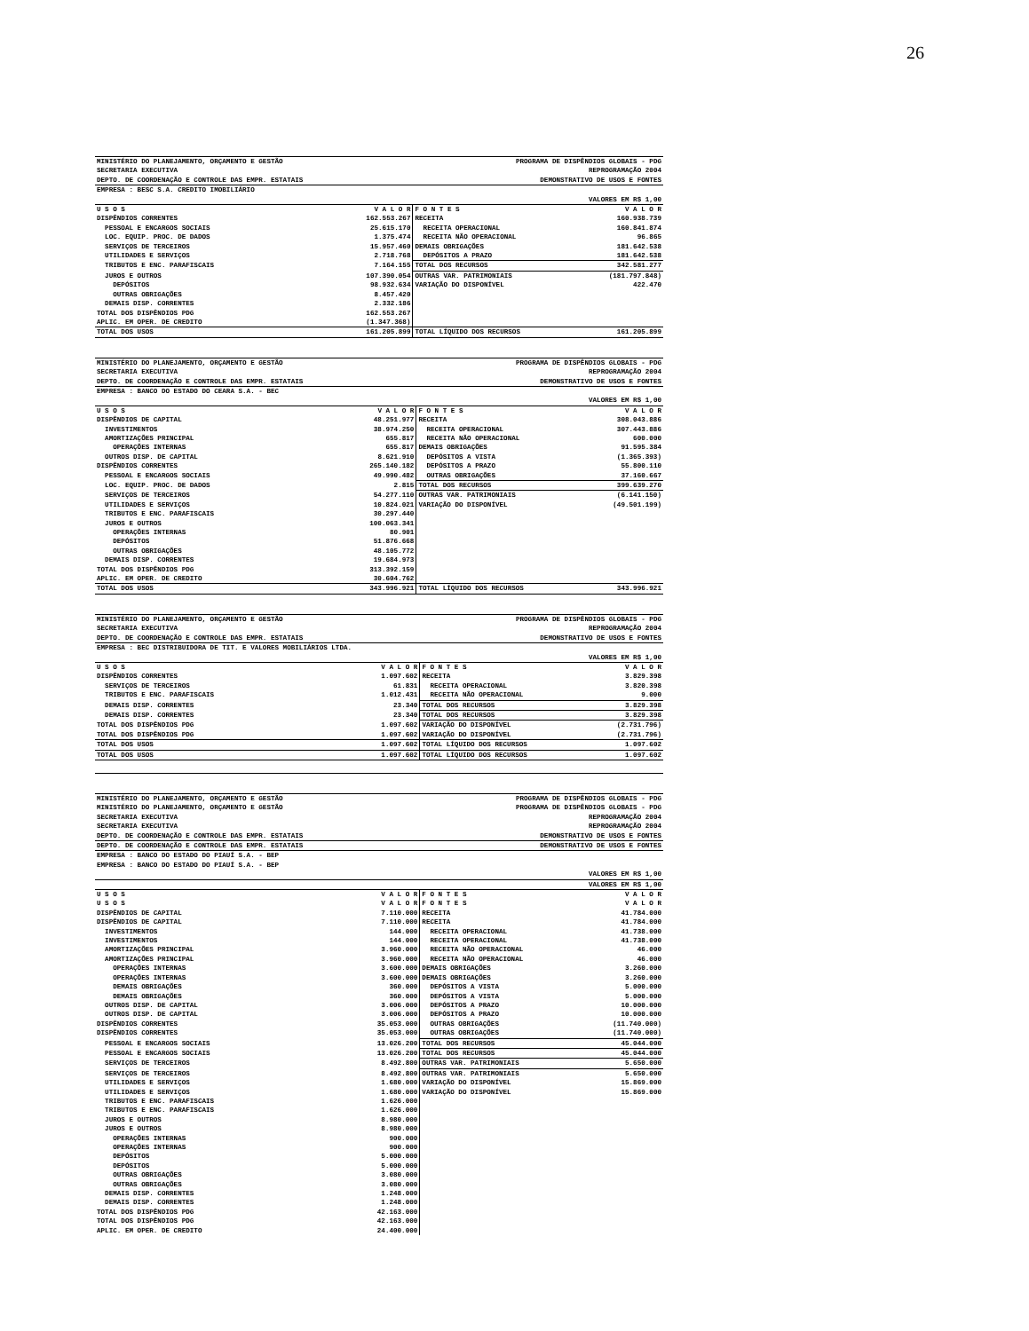26
| MINISTÉRIO DO PLANEJAMENTO, ORÇAMENTO E GESTÃO | | PROGRAMA DE DISPÊNDIOS GLOBAIS - PDG | |
| SECRETARIA EXECUTIVA | | REPROGRAMAÇÃO 2004 | |
| DEPTO. DE COORDENAÇÃO E CONTROLE DAS EMPR. ESTATAIS | | DEMONSTRATIVO DE USOS E FONTES | |
| EMPRESA : BESC S.A. CREDITO IMOBILIÁRIO | | | |
| VALORES EM R$ 1,00 | | | |
| U S O S | V A L O R | F O N T E S | V A L O R |
| DISPÊNDIOS CORRENTES | 162.553.267 | RECEITA | 160.938.739 |
| PESSOAL E ENCARGOS SOCIAIS | 25.615.170 | RECEITA OPERACIONAL | 160.841.874 |
| LOC. EQUIP. PROC. DE DADOS | 1.375.474 | RECEITA NÃO OPERACIONAL | 96.865 |
| SERVIÇOS DE TERCEIROS | 15.957.460 | DEMAIS OBRIGAÇÕES | 181.642.538 |
| UTILIDADES E SERVIÇOS | 2.718.768 | DEPÓSITOS A PRAZO | 181.642.538 |
| TRIBUTOS E ENC. PARAFISCAIS | 7.164.155 | TOTAL DOS RECURSOS | 342.581.277 |
| JUROS E OUTROS | 107.390.054 | OUTRAS VAR. PATRIMONIAIS | (181.797.848) |
| DEPÓSITOS | 98.932.634 | VARIAÇÃO DO DISPONÍVEL | 422.470 |
| OUTRAS OBRIGAÇÕES | 8.457.420 | | |
| DEMAIS DISP. CORRENTES | 2.332.186 | | |
| TOTAL DOS DISPÊNDIOS PDG | 162.553.267 | | |
| APLIC. EM OPER. DE CREDITO | (1.347.368) | | |
| TOTAL DOS USOS | 161.205.899 | TOTAL LÍQUIDO DOS RECURSOS | 161.205.899 |
| MINISTÉRIO DO PLANEJAMENTO, ORÇAMENTO E GESTÃO | | PROGRAMA DE DISPÊNDIOS GLOBAIS - PDG | |
| SECRETARIA EXECUTIVA | | REPROGRAMAÇÃO 2004 | |
| DEPTO. DE COORDENAÇÃO E CONTROLE DAS EMPR. ESTATAIS | | DEMONSTRATIVO DE USOS E FONTES | |
| EMPRESA : BANCO DO ESTADO DO CEARA S.A. - BEC | | | |
| VALORES EM R$ 1,00 | | | |
| U S O S | V A L O R | F O N T E S | V A L O R |
| DISPÊNDIOS DE CAPITAL | 48.251.977 | RECEITA | 308.043.886 |
| INVESTIMENTOS | 38.974.250 | RECEITA OPERACIONAL | 307.443.886 |
| AMORTIZAÇÕES PRINCIPAL | 655.817 | RECEITA NÃO OPERACIONAL | 600.000 |
| OPERAÇÕES INTERNAS | 655.817 | DEMAIS OBRIGAÇÕES | 91.595.384 |
| OUTROS DISP. DE CAPITAL | 8.621.910 | DEPÓSITOS A VISTA | (1.365.393) |
| DISPÊNDIOS CORRENTES | 265.140.182 | DEPÓSITOS A PRAZO | 55.800.110 |
| PESSOAL E ENCARGOS SOCIAIS | 49.990.482 | OUTRAS OBRIGAÇÕES | 37.160.667 |
| LOC. EQUIP. PROC. DE DADOS | 2.815 | TOTAL DOS RECURSOS | 399.639.270 |
| SERVIÇOS DE TERCEIROS | 54.277.110 | OUTRAS VAR. PATRIMONIAIS | (6.141.150) |
| UTILIDADES E SERVIÇOS | 10.824.021 | VARIAÇÃO DO DISPONÍVEL | (49.501.199) |
| TRIBUTOS E ENC. PARAFISCAIS | 30.297.440 | | |
| JUROS E OUTROS | 100.063.341 | | |
| OPERAÇÕES INTERNAS | 80.901 | | |
| DEPÓSITOS | 51.876.668 | | |
| OUTRAS OBRIGAÇÕES | 48.105.772 | | |
| DEMAIS DISP. CORRENTES | 19.684.973 | | |
| TOTAL DOS DISPÊNDIOS PDG | 313.392.159 | | |
| APLIC. EM OPER. DE CREDITO | 30.604.762 | | |
| TOTAL DOS USOS | 343.996.921 | TOTAL LÍQUIDO DOS RECURSOS | 343.996.921 |
| MINISTÉRIO DO PLANEJAMENTO, ORÇAMENTO E GESTÃO | | PROGRAMA DE DISPÊNDIOS GLOBAIS - PDG | |
| SECRETARIA EXECUTIVA | | REPROGRAMAÇÃO 2004 | |
| DEPTO. DE COORDENAÇÃO E CONTROLE DAS EMPR. ESTATAIS | | DEMONSTRATIVO DE USOS E FONTES | |
| EMPRESA : BEC DISTRIBUIDORA DE TIT. E VALORES MOBILIÁRIOS LTDA. | | | |
| VALORES EM R$ 1,00 | | | |
| U S O S | V A L O R | F O N T E S | V A L O R |
| DISPÊNDIOS CORRENTES | 1.097.602 | RECEITA | 3.829.398 |
| SERVIÇOS DE TERCEIROS | 61.831 | RECEITA OPERACIONAL | 3.820.398 |
| TRIBUTOS E ENC. PARAFISCAIS | 1.012.431 | RECEITA NÃO OPERACIONAL | 9.000 |
| DEMAIS DISP. CORRENTES | 23.340 | TOTAL DOS RECURSOS | 3.829.398 |
| DEMAIS DISP. CORRENTES | 23.340 | TOTAL DOS RECURSOS | 3.829.398 |
| TOTAL DOS DISPÊNDIOS PDG | 1.097.602 | VARIAÇÃO DO DISPONÍVEL | (2.731.796) |
| TOTAL DOS DISPÊNDIOS PDG | 1.097.602 | VARIAÇÃO DO DISPONÍVEL | (2.731.796) |
| TOTAL DOS USOS | 1.097.602 | TOTAL LÍQUIDO DOS RECURSOS | 1.097.602 |
| TOTAL DOS USOS | 1.097.602 | TOTAL LÍQUIDO DOS RECURSOS | 1.097.602 |
| MINISTÉRIO DO PLANEJAMENTO, ORÇAMENTO E GESTÃO | | PROGRAMA DE DISPÊNDIOS GLOBAIS - PDG | |
| MINISTÉRIO DO PLANEJAMENTO, ORÇAMENTO E GESTÃO | | PROGRAMA DE DISPÊNDIOS GLOBAIS - PDG | |
| SECRETARIA EXECUTIVA | | REPROGRAMAÇÃO 2004 | |
| SECRETARIA EXECUTIVA | | REPROGRAMAÇÃO 2004 | |
| DEPTO. DE COORDENAÇÃO E CONTROLE DAS EMPR. ESTATAIS | | DEMONSTRATIVO DE USOS E FONTES | |
| DEPTO. DE COORDENAÇÃO E CONTROLE DAS EMPR. ESTATAIS | | DEMONSTRATIVO DE USOS E FONTES | |
| EMPRESA : BANCO DO ESTADO DO PIAUÍ S.A. - BEP | | | |
| EMPRESA : BANCO DO ESTADO DO PIAUÍ S.A. - BEP | | | |
| VALORES EM R$ 1,00 | | | |
| VALORES EM R$ 1,00 | | | |
| U S O S | V A L O R | F O N T E S | V A L O R |
| U S O S | V A L O R | F O N T E S | V A L O R |
| DISPÊNDIOS DE CAPITAL | 7.110.000 | RECEITA | 41.784.000 |
| DISPÊNDIOS DE CAPITAL | 7.110.000 | RECEITA | 41.784.000 |
| INVESTIMENTOS | 144.000 | RECEITA OPERACIONAL | 41.738.000 |
| INVESTIMENTOS | 144.000 | RECEITA OPERACIONAL | 41.738.000 |
| AMORTIZAÇÕES PRINCIPAL | 3.960.000 | RECEITA NÃO OPERACIONAL | 46.000 |
| AMORTIZAÇÕES PRINCIPAL | 3.960.000 | RECEITA NÃO OPERACIONAL | 46.000 |
| OPERAÇÕES INTERNAS | 3.600.000 | DEMAIS OBRIGAÇÕES | 3.260.000 |
| OPERAÇÕES INTERNAS | 3.600.000 | DEMAIS OBRIGAÇÕES | 3.260.000 |
| DEMAIS OBRIGAÇÕES | 360.000 | DEPÓSITOS A VISTA | 5.000.000 |
| DEMAIS OBRIGAÇÕES | 360.000 | DEPÓSITOS A VISTA | 5.000.000 |
| OUTROS DISP. DE CAPITAL | 3.006.000 | DEPÓSITOS A PRAZO | 10.000.000 |
| OUTROS DISP. DE CAPITAL | 3.006.000 | DEPÓSITOS A PRAZO | 10.000.000 |
| DISPÊNDIOS CORRENTES | 35.053.000 | OUTRAS OBRIGAÇÕES | (11.740.000) |
| DISPÊNDIOS CORRENTES | 35.053.000 | OUTRAS OBRIGAÇÕES | (11.740.000) |
| PESSOAL E ENCARGOS SOCIAIS | 13.026.200 | TOTAL DOS RECURSOS | 45.044.000 |
| PESSOAL E ENCARGOS SOCIAIS | 13.026.200 | TOTAL DOS RECURSOS | 45.044.000 |
| SERVIÇOS DE TERCEIROS | 8.492.800 | OUTRAS VAR. PATRIMONIAIS | 5.650.000 |
| SERVIÇOS DE TERCEIROS | 8.492.800 | OUTRAS VAR. PATRIMONIAIS | 5.650.000 |
| UTILIDADES E SERVIÇOS | 1.680.000 | VARIAÇÃO DO DISPONÍVEL | 15.869.000 |
| UTILIDADES E SERVIÇOS | 1.680.000 | VARIAÇÃO DO DISPONÍVEL | 15.869.000 |
| TRIBUTOS E ENC. PARAFISCAIS | 1.626.000 | | |
| TRIBUTOS E ENC. PARAFISCAIS | 1.626.000 | | |
| JUROS E OUTROS | 8.980.000 | | |
| JUROS E OUTROS | 8.980.000 | | |
| OPERAÇÕES INTERNAS | 900.000 | | |
| OPERAÇÕES INTERNAS | 900.000 | | |
| DEPÓSITOS | 5.000.000 | | |
| DEPÓSITOS | 5.000.000 | | |
| OUTRAS OBRIGAÇÕES | 3.080.000 | | |
| OUTRAS OBRIGAÇÕES | 3.080.000 | | |
| DEMAIS DISP. CORRENTES | 1.248.000 | | |
| DEMAIS DISP. CORRENTES | 1.248.000 | | |
| TOTAL DOS DISPÊNDIOS PDG | 42.163.000 | | |
| TOTAL DOS DISPÊNDIOS PDG | 42.163.000 | | |
| APLIC. EM OPER. DE CREDITO | 24.400.000 | | |